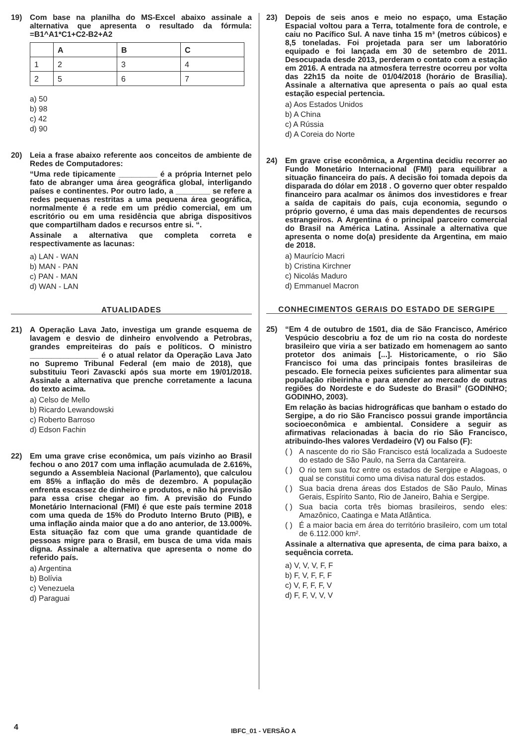19) Com base na planilha do MS-Excel abaixo assinale a alternativa que apresenta o resultado da fórmula: =B1^A1*C1+C2-B2+A2
| | A | B | C |
| 1 | 2 | 3 | 4 |
| 2 | 5 | 6 | 7 |
a) 50
b) 98
c) 42
d) 90
20) Leia a frase abaixo referente aos conceitos de ambiente de Redes de Computadores:
“Uma rede tipicamente _________ é a própria Internet pelo fato de abranger uma área geográfica global, interligando países e continentes. Por outro lado, a ________ se refere a redes pequenas restritas a uma pequena área geográfica, normalmente é a rede em um prédio comercial, em um escritório ou em uma residência que abriga dispositivos que compartilham dados e recursos entre si. “.
Assinale a alternativa que completa correta e respectivamente as lacunas:
a) LAN - WAN
b) MAN - PAN
c) PAN - MAN
d) WAN - LAN
ATUALIDADES
21) A Operação Lava Jato, investiga um grande esquema de lavagem e desvio de dinheiro envolvendo a Petrobras, grandes empreiteiras do país e políticos. O ministro ________________ é o atual relator da Operação Lava Jato no Supremo Tribunal Federal (em maio de 2018), que substituiu Teori Zavascki após sua morte em 19/01/2018. Assinale a alternativa que prenche corretamente a lacuna do texto acima.
a) Celso de Mello
b) Ricardo Lewandowski
c) Roberto Barroso
d) Edson Fachin
22) Em uma grave crise econômica, um país vizinho ao Brasil fechou o ano 2017 com uma inflação acumulada de 2.616%, segundo a Assembleia Nacional (Parlamento), que calculou em 85% a inflação do mês de dezembro. A população enfrenta escassez de dinheiro e produtos, e não há previsão para essa crise chegar ao fim. A previsão do Fundo Monetário Internacional (FMI) é que este país termine 2018 com uma queda de 15% do Produto Interno Bruto (PIB), e uma inflação ainda maior que a do ano anterior, de 13.000%. Esta situação faz com que uma grande quantidade de pessoas migre para o Brasil, em busca de uma vida mais digna. Assinale a alternativa que apresenta o nome do referido país.
a) Argentina
b) Bolívia
c) Venezuela
d) Paraguai
23) Depois de seis anos e meio no espaço, uma Estação Espacial voltou para a Terra, totalmente fora de controle, e caiu no Pacífico Sul. A nave tinha 15 m³ (metros cúbicos) e 8,5 toneladas. Foi projetada para ser um laboratório equipado e foi lançada em 30 de setembro de 2011. Desocupada desde 2013, perderam o contato com a estação em 2016. A entrada na atmosfera terrestre ocorreu por volta das 22h15 da noite de 01/04/2018 (horário de Brasília). Assinale a alternativa que apresenta o país ao qual esta estação especial pertencia.
a) Aos Estados Unidos
b) A China
c) A Rússia
d) A Coreia do Norte
24) Em grave crise econômica, a Argentina decidiu recorrer ao Fundo Monetário Internacional (FMI) para equilibrar a situação financeira do país. A decisão foi tomada depois da disparada do dólar em 2018 . O governo quer obter respaldo financeiro para acalmar os ânimos dos investidores e frear a saída de capitais do país, cuja economia, segundo o próprio governo, é uma das mais dependentes de recursos estrangeiros. A Argentina é o principal parceiro comercial do Brasil na América Latina. Assinale a alternativa que apresenta o nome do(a) presidente da Argentina, em maio de 2018.
a) Maurício Macri
b) Cristina Kirchner
c) Nicolás Maduro
d) Emmanuel Macron
CONHECIMENTOS GERAIS DO ESTADO DE SERGIPE
25) “Em 4 de outubro de 1501, dia de São Francisco, Américo Vespúcio descobriu a foz de um rio na costa do nordeste brasileiro que viria a ser batizado em homenagem ao santo protetor dos animais [...]. Historicamente, o rio São Francisco foi uma das principais fontes brasileiras de pescado. Ele fornecia peixes suficientes para alimentar sua população ribeirinha e para atender ao mercado de outras regiões do Nordeste e do Sudeste do Brasil” (GODINHO; GODINHO, 2003).
Em relação às bacias hidrográficas que banham o estado do Sergipe, a do rio São Francisco possui grande importância socioeconômica e ambiental. Considere a seguir as afirmativas relacionadas à bacia do rio São Francisco, atribuindo-lhes valores Verdadeiro (V) ou Falso (F):
( ) A nascente do rio São Francisco está localizada a Sudoeste do estado de São Paulo, na Serra da Cantareira.
( ) O rio tem sua foz entre os estados de Sergipe e Alagoas, o qual se constitui como uma divisa natural dos estados.
( ) Sua bacia drena áreas dos Estados de São Paulo, Minas Gerais, Espírito Santo, Rio de Janeiro, Bahia e Sergipe.
( ) Sua bacia corta três biomas brasileiros, sendo eles: Amazônico, Caatinga e Mata Atlântica.
( ) É a maior bacia em área do território brasileiro, com um total de 6.112.000 km².
Assinale a alternativa que apresenta, de cima para baixo, a sequência correta.
a) V, V, V, F, F
b) F, V, F, F, F
c) V, F, F, F, V
d) F, F, V, V, V
4
IBFC_01 - VERSÃO A